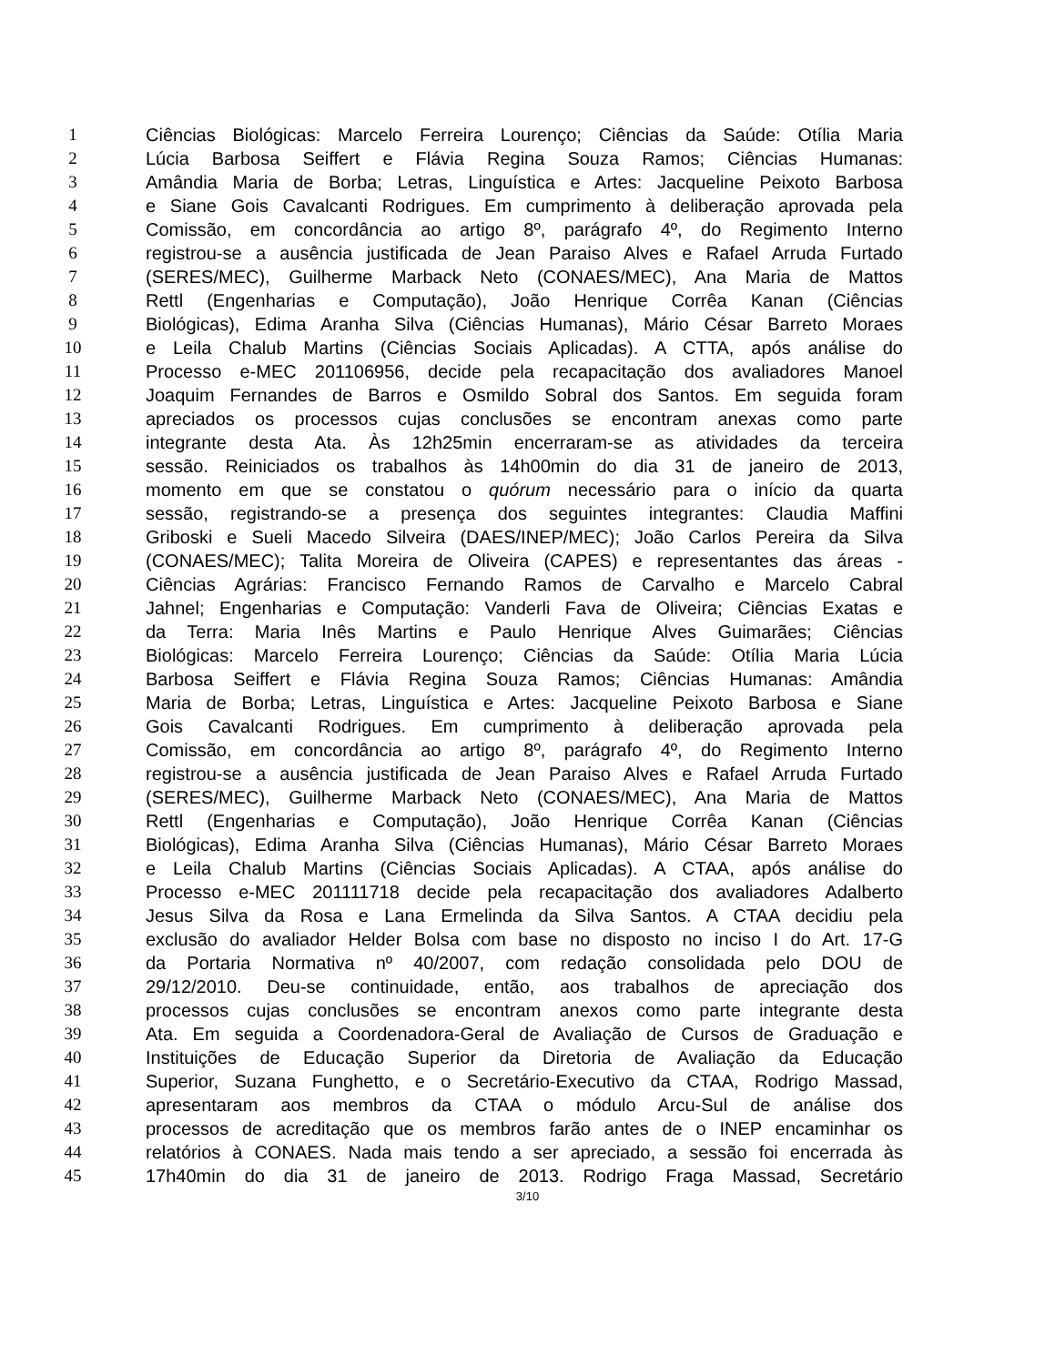1 Ciências Biológicas: Marcelo Ferreira Lourenço; Ciências da Saúde: Otília Maria
2 Lúcia Barbosa Seiffert e Flávia Regina Souza Ramos; Ciências Humanas:
3 Amândia Maria de Borba; Letras, Linguística e Artes: Jacqueline Peixoto Barbosa
4 e Siane Gois Cavalcanti Rodrigues. Em cumprimento à deliberação aprovada pela
5 Comissão, em concordância ao artigo 8º, parágrafo 4º, do Regimento Interno
6 registrou-se a ausência justificada de Jean Paraiso Alves e Rafael Arruda Furtado
7 (SERES/MEC), Guilherme Marback Neto (CONAES/MEC), Ana Maria de Mattos
8 Rettl (Engenharias e Computação), João Henrique Corrêa Kanan (Ciências
9 Biológicas), Edima Aranha Silva (Ciências Humanas), Mário César Barreto Moraes
10 e Leila Chalub Martins (Ciências Sociais Aplicadas). A CTTA, após análise do
11 Processo e-MEC 201106956, decide pela recapacitação dos avaliadores Manoel
12 Joaquim Fernandes de Barros e Osmildo Sobral dos Santos. Em seguida foram
13 apreciados os processos cujas conclusões se encontram anexas como parte
14 integrante desta Ata. Às 12h25min encerraram-se as atividades da terceira
15 sessão. Reiniciados os trabalhos às 14h00min do dia 31 de janeiro de 2013,
16 momento em que se constatou o quórum necessário para o início da quarta
17 sessão, registrando-se a presença dos seguintes integrantes: Claudia Maffini
18 Griboski e Sueli Macedo Silveira (DAES/INEP/MEC); João Carlos Pereira da Silva
19 (CONAES/MEC); Talita Moreira de Oliveira (CAPES) e representantes das áreas -
20 Ciências Agrárias: Francisco Fernando Ramos de Carvalho e Marcelo Cabral
21 Jahnel; Engenharias e Computação: Vanderli Fava de Oliveira; Ciências Exatas e
22 da Terra: Maria Inês Martins e Paulo Henrique Alves Guimarães; Ciências
23 Biológicas: Marcelo Ferreira Lourenço; Ciências da Saúde: Otília Maria Lúcia
24 Barbosa Seiffert e Flávia Regina Souza Ramos; Ciências Humanas: Amândia
25 Maria de Borba; Letras, Linguística e Artes: Jacqueline Peixoto Barbosa e Siane
26 Gois Cavalcanti Rodrigues. Em cumprimento à deliberação aprovada pela
27 Comissão, em concordância ao artigo 8º, parágrafo 4º, do Regimento Interno
28 registrou-se a ausência justificada de Jean Paraiso Alves e Rafael Arruda Furtado
29 (SERES/MEC), Guilherme Marback Neto (CONAES/MEC), Ana Maria de Mattos
30 Rettl (Engenharias e Computação), João Henrique Corrêa Kanan (Ciências
31 Biológicas), Edima Aranha Silva (Ciências Humanas), Mário César Barreto Moraes
32 e Leila Chalub Martins (Ciências Sociais Aplicadas). A CTAA, após análise do
33 Processo e-MEC 201111718 decide pela recapacitação dos avaliadores Adalberto
34 Jesus Silva da Rosa e Lana Ermelinda da Silva Santos. A CTAA decidiu pela
35 exclusão do avaliador Helder Bolsa com base no disposto no inciso I do Art. 17-G
36 da Portaria Normativa nº 40/2007, com redação consolidada pelo DOU de
37 29/12/2010. Deu-se continuidade, então, aos trabalhos de apreciação dos
38 processos cujas conclusões se encontram anexos como parte integrante desta
39 Ata. Em seguida a Coordenadora-Geral de Avaliação de Cursos de Graduação e
40 Instituições de Educação Superior da Diretoria de Avaliação da Educação
41 Superior, Suzana Funghetto, e o Secretário-Executivo da CTAA, Rodrigo Massad,
42 apresentaram aos membros da CTAA o módulo Arcu-Sul de análise dos
43 processos de acreditação que os membros farão antes de o INEP encaminhar os
44 relatórios à CONAES. Nada mais tendo a ser apreciado, a sessão foi encerrada às
45 17h40min do dia 31 de janeiro de 2013. Rodrigo Fraga Massad, Secretário
3/10